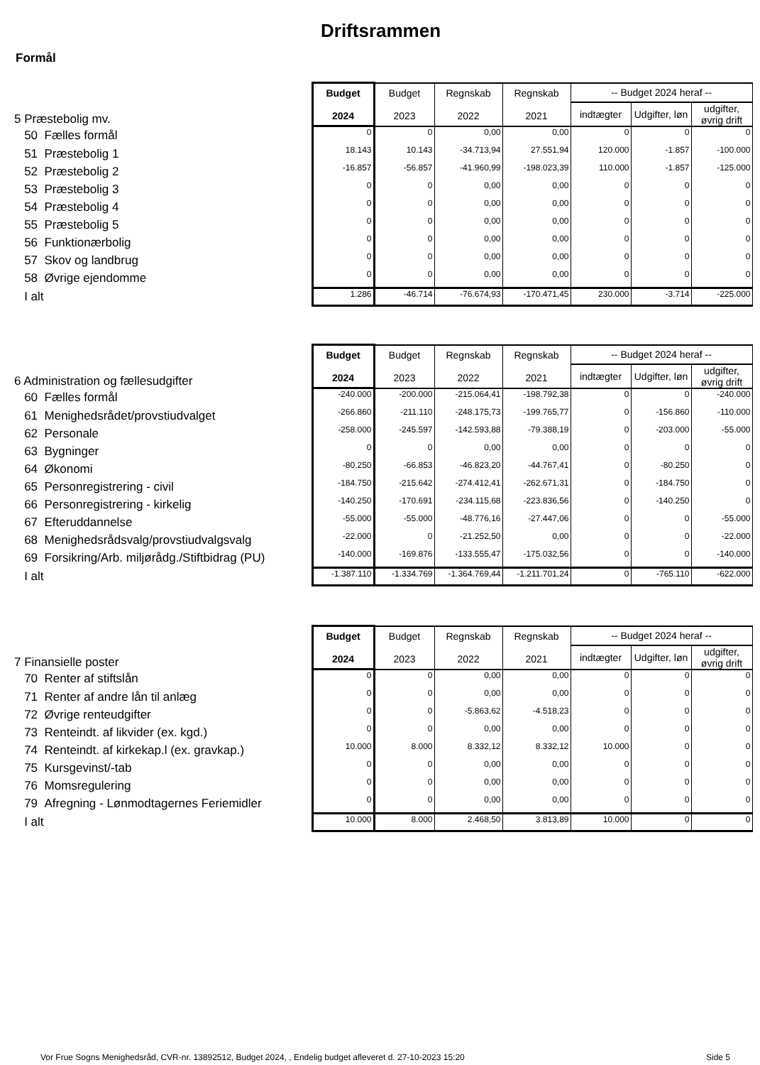Driftsrammen
Formål
| 5 Præstebolig mv. | Budget 2024 | Budget 2023 | Regnskab 2022 | Regnskab 2021 | -- Budget 2024 heraf -- | | |
| | | | | | indtægter | Udgifter, løn | udgifter, øvrig drift |
| 50 Fælles formål | 0 | 0 | 0,00 | 0,00 | 0 | 0 | 0 |
| 51 Præstebolig 1 | 18.143 | 10.143 | -34.713,94 | 27.551,94 | 120.000 | -1.857 | -100.000 |
| 52 Præstebolig 2 | -16.857 | -56.857 | -41.960,99 | -198.023,39 | 110.000 | -1.857 | -125.000 |
| 53 Præstebolig 3 | 0 | 0 | 0,00 | 0,00 | 0 | 0 | 0 |
| 54 Præstebolig 4 | 0 | 0 | 0,00 | 0,00 | 0 | 0 | 0 |
| 55 Præstebolig 5 | 0 | 0 | 0,00 | 0,00 | 0 | 0 | 0 |
| 56 Funktionærbolig | 0 | 0 | 0,00 | 0,00 | 0 | 0 | 0 |
| 57 Skov og landbrug | 0 | 0 | 0,00 | 0,00 | 0 | 0 | 0 |
| 58 Øvrige ejendomme | 0 | 0 | 0,00 | 0,00 | 0 | 0 | 0 |
| I alt | 1.286 | -46.714 | -76.674,93 | -170.471,45 | 230.000 | -3.714 | -225.000 |
| 6 Administration og fællesudgifter | Budget 2024 | Budget 2023 | Regnskab 2022 | Regnskab 2021 | -- Budget 2024 heraf -- | | |
| | | | | | indtægter | Udgifter, løn | udgifter, øvrig drift |
| 60 Fælles formål | -240.000 | -200.000 | -215.064,41 | -198.792,38 | 0 | 0 | -240.000 |
| 61 Menighedsrådet/provstiudvalget | -266.860 | -211.110 | -248.175,73 | -199.765,77 | 0 | -156.860 | -110.000 |
| 62 Personale | -258.000 | -245.597 | -142.593,88 | -79.388,19 | 0 | -203.000 | -55.000 |
| 63 Bygninger | 0 | 0 | 0,00 | 0,00 | 0 | 0 | 0 |
| 64 Økonomi | -80.250 | -66.853 | -46.823,20 | -44.767,41 | 0 | -80.250 | 0 |
| 65 Personregistrering - civil | -184.750 | -215.642 | -274.412,41 | -262.671,31 | 0 | -184.750 | 0 |
| 66 Personregistrering - kirkelig | -140.250 | -170.691 | -234.115,68 | -223.836,56 | 0 | -140.250 | 0 |
| 67 Efteruddannelse | -55.000 | -55.000 | -48.776,16 | -27.447,06 | 0 | 0 | -55.000 |
| 68 Menighedsrådsvalg/provstiudvalgsvalg | -22.000 | 0 | -21.252,50 | 0,00 | 0 | 0 | -22.000 |
| 69 Forsikring/Arb. miljørådg./Stiftbidrag (PU) | -140.000 | -169.876 | -133.555,47 | -175.032,56 | 0 | 0 | -140.000 |
| I alt | -1.387.110 | -1.334.769 | -1.364.769,44 | -1.211.701,24 | 0 | -765.110 | -622.000 |
| 7 Finansielle poster | Budget 2024 | Budget 2023 | Regnskab 2022 | Regnskab 2021 | -- Budget 2024 heraf -- | | |
| | | | | | indtægter | Udgifter, løn | udgifter, øvrig drift |
| 70 Renter af stiftslån | 0 | 0 | 0,00 | 0,00 | 0 | 0 | 0 |
| 71 Renter af andre lån til anlæg | 0 | 0 | 0,00 | 0,00 | 0 | 0 | 0 |
| 72 Øvrige renteudgifter | 0 | 0 | -5.863,62 | -4.518,23 | 0 | 0 | 0 |
| 73 Renteindt. af likvider (ex. kgd.) | 0 | 0 | 0,00 | 0,00 | 0 | 0 | 0 |
| 74 Renteindt. af kirkekap.l (ex. gravkap.) | 10.000 | 8.000 | 8.332,12 | 8.332,12 | 10.000 | 0 | 0 |
| 75 Kursgevinst/-tab | 0 | 0 | 0,00 | 0,00 | 0 | 0 | 0 |
| 76 Momsregulering | 0 | 0 | 0,00 | 0,00 | 0 | 0 | 0 |
| 79 Afregning - Lønmodtagernes Feriemidler | 0 | 0 | 0,00 | 0,00 | 0 | 0 | 0 |
| I alt | 10.000 | 8.000 | 2.468,50 | 3.813,89 | 10.000 | 0 | 0 |
Vor Frue Sogns Menighedsråd, CVR-nr. 13892512, Budget 2024, , Endelig budget afleveret d. 27-10-2023 15:20
Side 5